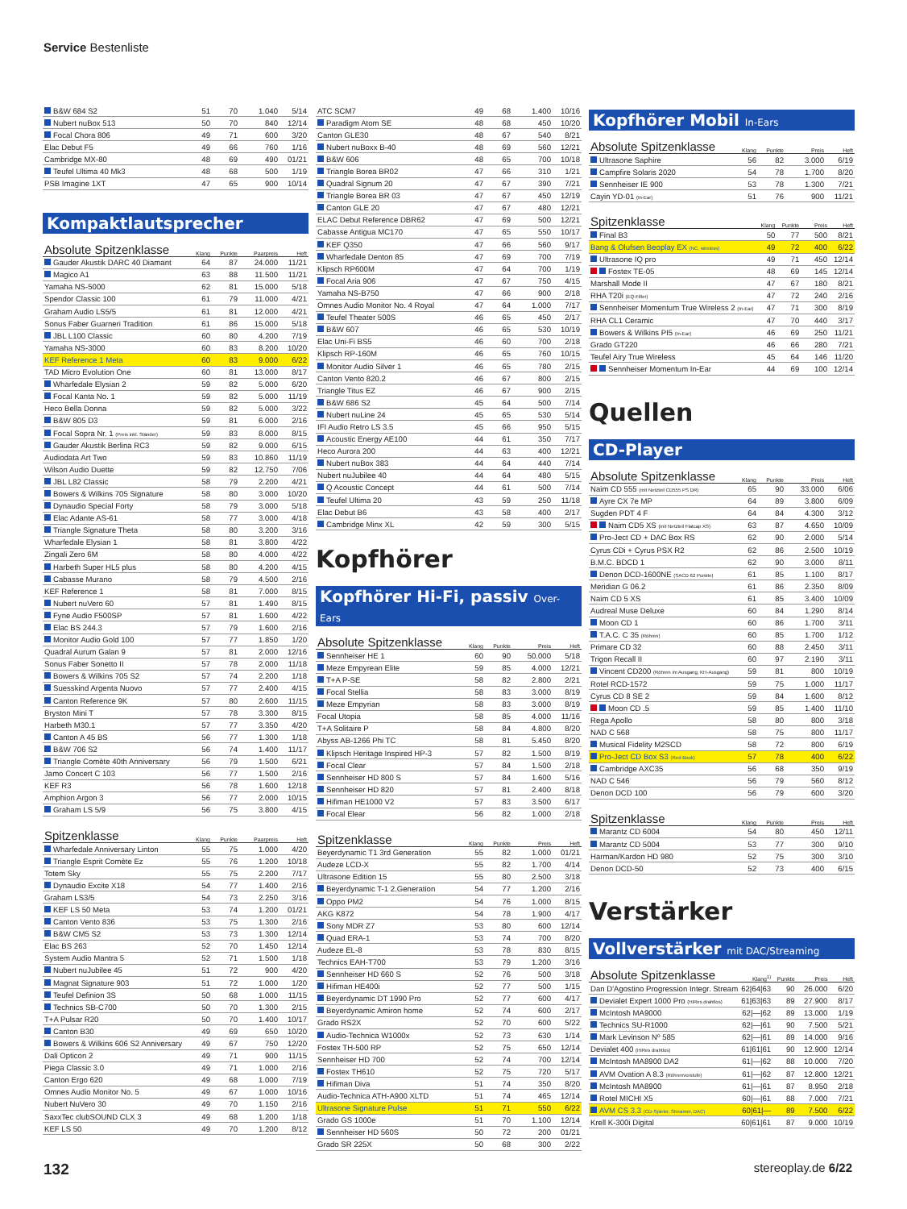Service Bestenliste
| B&W 684 S2 | 51 | 70 | 1.040 | 5/14 |
| Nubert nuBox 513 | 50 | 70 | 840 | 12/14 |
| Focal Chora 806 | 49 | 71 | 600 | 3/20 |
| Elac Debut F5 | 49 | 66 | 760 | 1/16 |
| Cambridge MX-80 | 48 | 69 | 490 | 01/21 |
| Teufel Ultima 40 Mk3 | 48 | 68 | 500 | 1/19 |
| PSB Imagine 1XT | 47 | 65 | 900 | 10/14 |
Kompaktlautsprecher
| Absolute Spitzenklasse | Klang | Punkte | Paarpreis | Heft |
| --- | --- | --- | --- | --- |
| Gauder Akustik DARC 40 Diamant | 64 | 87 | 24.000 | 11/21 |
| Magico A1 | 63 | 88 | 11.500 | 11/21 |
| Yamaha NS-5000 | 62 | 81 | 15.000 | 5/18 |
| Spendor Classic 100 | 61 | 79 | 11.000 | 4/21 |
| Graham Audio LS5/5 | 61 | 81 | 12.000 | 4/21 |
| Sonus Faber Guarneri Tradition | 61 | 86 | 15.000 | 5/18 |
| JBL L100 Classic | 60 | 80 | 4.200 | 7/19 |
| Yamaha NS-3000 | 60 | 83 | 8.200 | 10/20 |
| KEF Reference 1 Meta | 60 | 83 | 9.000 | 6/22 |
| TAD Micro Evolution One | 60 | 81 | 13.000 | 8/17 |
| Wharfedale Elysian 2 | 59 | 82 | 5.000 | 6/20 |
| Focal Kanta No. 1 | 59 | 82 | 5.000 | 11/19 |
| Heco Bella Donna | 59 | 82 | 5.000 | 3/22 |
| B&W 805 D3 | 59 | 81 | 6.000 | 2/16 |
| Focal Sopra Nr. 1 (Preis inkl. Ständer) | 59 | 83 | 8.000 | 8/15 |
| Gauder Akustik Berlina RC3 | 59 | 82 | 9.000 | 6/15 |
| Audiodata Art Two | 59 | 83 | 10.860 | 11/19 |
| Wilson Audio Duette | 59 | 82 | 12.750 | 7/06 |
| JBL L82 Classic | 58 | 79 | 2.200 | 4/21 |
| Bowers & Wilkins 705 Signature | 58 | 80 | 3.000 | 10/20 |
| Dynaudio Special Forty | 58 | 79 | 3.000 | 5/18 |
| Elac Adante AS-61 | 58 | 77 | 3.000 | 4/18 |
| Triangle Signature Theta | 58 | 80 | 3.200 | 3/16 |
| Wharfedale Elysian 1 | 58 | 81 | 3.800 | 4/22 |
| Zingali Zero 6M | 58 | 80 | 4.000 | 4/22 |
| Harbeth Super HL5 plus | 58 | 80 | 4.200 | 4/15 |
| Cabasse Murano | 58 | 79 | 4.500 | 2/16 |
| KEF Reference 1 | 58 | 81 | 7.000 | 8/15 |
| Nubert nuVero 60 | 57 | 81 | 1.490 | 8/15 |
| Fyne Audio F500SP | 57 | 81 | 1.600 | 4/22 |
| Elac BS 244.3 | 57 | 79 | 1.600 | 2/16 |
| Monitor Audio Gold 100 | 57 | 77 | 1.850 | 1/20 |
| Quadral Aurum Galan 9 | 57 | 81 | 2.000 | 12/16 |
| Sonus Faber Sonetto II | 57 | 78 | 2.000 | 11/18 |
| Bowers & Wilkins 705 S2 | 57 | 74 | 2.200 | 1/18 |
| Suesskind Argenta Nuovo | 57 | 77 | 2.400 | 4/15 |
| Canton Reference 9K | 57 | 80 | 2.600 | 11/15 |
| Bryston Mini T | 57 | 78 | 3.300 | 8/15 |
| Harbeth M30.1 | 57 | 77 | 3.350 | 4/20 |
| Canton A 45 BS | 56 | 77 | 1.300 | 1/18 |
| B&W 706 S2 | 56 | 74 | 1.400 | 11/17 |
| Triangle Comète 40th Anniversary | 56 | 79 | 1.500 | 6/21 |
| Jamo Concert C 103 | 56 | 77 | 1.500 | 2/16 |
| KEF R3 | 56 | 78 | 1.600 | 12/18 |
| Amphion Argon 3 | 56 | 77 | 2.000 | 10/15 |
| Graham LS 5/9 | 56 | 75 | 3.800 | 4/15 |
| Spitzenklasse | Klang | Punkte | Paarpreis | Heft |
| --- | --- | --- | --- | --- |
| Wharfedale Anniversary Linton | 55 | 75 | 1.000 | 4/20 |
| Triangle Esprit Comète Ez | 55 | 76 | 1.200 | 10/18 |
| Totem Sky | 55 | 75 | 2.200 | 7/17 |
| Dynaudio Excite X18 | 54 | 77 | 1.400 | 2/16 |
| Graham LS3/5 | 54 | 73 | 2.250 | 3/16 |
| KEF LS 50 Meta | 53 | 74 | 1.200 | 01/21 |
| Canton Vento 836 | 53 | 75 | 1.300 | 2/16 |
| B&W CM5 S2 | 53 | 73 | 1.300 | 12/14 |
| Elac BS 263 | 52 | 70 | 1.450 | 12/14 |
| System Audio Mantra 5 | 52 | 71 | 1.500 | 1/18 |
| Nubert nuJubilee 45 | 51 | 72 | 900 | 4/20 |
| Magnat Signature 903 | 51 | 72 | 1.000 | 1/20 |
| Teufel Definion 3S | 50 | 68 | 1.000 | 11/15 |
| Technics SB-C700 | 50 | 70 | 1.300 | 2/15 |
| T+A Pulsar R20 | 50 | 70 | 1.400 | 10/17 |
| Canton B30 | 49 | 69 | 650 | 10/20 |
| Bowers & Wilkins 606 S2 Anniversary | 49 | 67 | 750 | 12/20 |
| Dali Opticon 2 | 49 | 71 | 900 | 11/15 |
| Piega Classic 3.0 | 49 | 71 | 1.000 | 2/16 |
| Canton Ergo 620 | 49 | 68 | 1.000 | 7/19 |
| Omnes Audio Monitor No. 5 | 49 | 67 | 1.000 | 10/16 |
| Nubert NuVero 30 | 49 | 70 | 1.150 | 2/16 |
| SaxxTec clubSOUND CLX 3 | 49 | 68 | 1.200 | 1/18 |
| KEF LS 50 | 49 | 70 | 1.200 | 8/12 |
| ATC SCM7 | 49 | 68 | 1.400 | 10/16 |
| Paradigm Atom SE | 48 | 68 | 450 | 10/20 |
| Canton GLE30 | 48 | 67 | 540 | 8/21 |
| Nubert nuBoxx B-40 | 48 | 69 | 560 | 12/21 |
| B&W 606 | 48 | 65 | 700 | 10/18 |
| Triangle Borea BR02 | 47 | 66 | 310 | 1/21 |
| Quadral Signum 20 | 47 | 67 | 390 | 7/21 |
| Triangle Borea BR 03 | 47 | 67 | 450 | 12/19 |
| Canton GLE 20 | 47 | 67 | 480 | 12/21 |
| ELAC Debut Reference DBR62 | 47 | 69 | 500 | 12/21 |
| Cabasse Antigua MC170 | 47 | 65 | 550 | 10/17 |
| KEF Q350 | 47 | 66 | 560 | 9/17 |
| Wharfedale Denton 85 | 47 | 69 | 700 | 7/19 |
| Klipsch RP600M | 47 | 64 | 700 | 1/19 |
| Focal Aria 906 | 47 | 67 | 750 | 4/15 |
| Yamaha NS-B750 | 47 | 66 | 900 | 2/18 |
| Omnes Audio Monitor No. 4 Royal | 47 | 64 | 1.000 | 7/17 |
| Teufel Theater 500S | 46 | 65 | 450 | 2/17 |
| B&W 607 | 46 | 65 | 530 | 10/19 |
| Elac Uni-Fi BS5 | 46 | 60 | 700 | 2/18 |
| Klipsch RP-160M | 46 | 65 | 760 | 10/15 |
| Monitor Audio Silver 1 | 46 | 65 | 780 | 2/15 |
| Canton Vento 820.2 | 46 | 67 | 800 | 2/15 |
| Triangle Titus EZ | 46 | 67 | 900 | 2/15 |
| B&W 686 S2 | 45 | 64 | 500 | 7/14 |
| Nubert nuLine 24 | 45 | 65 | 530 | 5/14 |
| IFI Audio Retro LS 3.5 | 45 | 66 | 950 | 5/15 |
| Acoustic Energy AE100 | 44 | 61 | 350 | 7/17 |
| Heco Aurora 200 | 44 | 63 | 400 | 12/21 |
| Nubert nuBox 383 | 44 | 64 | 440 | 7/14 |
| Nubert nuJubilee 40 | 44 | 64 | 480 | 5/15 |
| Q Acoustic Concept | 44 | 61 | 500 | 7/14 |
| Teufel Ultima 20 | 43 | 59 | 250 | 11/18 |
| Elac Debut B6 | 43 | 58 | 400 | 2/17 |
| Cambridge Minx XL | 42 | 59 | 300 | 5/15 |
Kopfhörer
Kopfhörer Hi-Fi, passiv Over-Ears
| Absolute Spitzenklasse | Klang | Punkte | Preis | Heft |
| --- | --- | --- | --- | --- |
| Sennheiser HE 1 | 60 | 90 | 50.000 | 5/18 |
| Meze Empyrean Elite | 59 | 85 | 4.000 | 12/21 |
| T+A P-SE | 58 | 82 | 2.800 | 2/21 |
| Focal Stellia | 58 | 83 | 3.000 | 8/19 |
| Meze Empyrian | 58 | 83 | 3.000 | 8/19 |
| Focal Utopia | 58 | 85 | 4.000 | 11/16 |
| T+A Solitaire P | 58 | 84 | 4.800 | 8/20 |
| Abyss AB-1266 Phi TC | 58 | 81 | 5.450 | 8/20 |
| Klipsch Heritage Inspired HP-3 | 57 | 82 | 1.500 | 8/19 |
| Focal Clear | 57 | 84 | 1.500 | 2/18 |
| Sennheiser HD 800 S | 57 | 84 | 1.600 | 5/16 |
| Sennheiser HD 820 | 57 | 81 | 2.400 | 8/18 |
| Hifiman HE1000 V2 | 57 | 83 | 3.500 | 6/17 |
| Focal Elear | 56 | 82 | 1.000 | 2/18 |
| Spitzenklasse | Klang | Punkte | Preis | Heft |
| --- | --- | --- | --- | --- |
| Beyerdynamic T1 3rd Generation | 55 | 82 | 1.000 | 01/21 |
| Audeze LCD-X | 55 | 82 | 1.700 | 4/14 |
| Ultrasone Edition 15 | 55 | 80 | 2.500 | 3/18 |
| Beyerdynamic T-1 2.Generation | 54 | 77 | 1.200 | 2/16 |
| Oppo PM2 | 54 | 76 | 1.000 | 8/15 |
| AKG K872 | 54 | 78 | 1.900 | 4/17 |
| Sony MDR Z7 | 53 | 80 | 600 | 12/14 |
| Quad ERA-1 | 53 | 74 | 700 | 8/20 |
| Audeze EL-8 | 53 | 78 | 830 | 8/15 |
| Technics EAH-T700 | 53 | 79 | 1.200 | 3/16 |
| Sennheiser HD 660 S | 52 | 76 | 500 | 3/18 |
| Hifiman HE400i | 52 | 77 | 500 | 1/15 |
| Beyerdynamic DT 1990 Pro | 52 | 77 | 600 | 4/17 |
| Beyerdynamic Amiron home | 52 | 74 | 600 | 2/17 |
| Grado RS2X | 52 | 70 | 600 | 5/22 |
| Audio-Technica W1000x | 52 | 73 | 630 | 1/14 |
| Fostex TH-500 RP | 52 | 75 | 650 | 12/14 |
| Sennheiser HD 700 | 52 | 74 | 700 | 12/14 |
| Fostex TH610 | 52 | 75 | 720 | 5/17 |
| Hifiman Diva | 51 | 74 | 350 | 8/20 |
| Audio-Technica ATH-A900 XLTD | 51 | 74 | 465 | 12/14 |
| Ultrasone Signature Pulse | 51 | 71 | 550 | 6/22 |
| Grado GS 1000e | 51 | 70 | 1.100 | 12/14 |
| Sennheiser HD 560S | 50 | 72 | 200 | 01/21 |
| Grado SR 225X | 50 | 68 | 300 | 2/22 |
Kopfhörer Mobil In-Ears
| Absolute Spitzenklasse | Klang | Punkte | Preis | Heft |
| --- | --- | --- | --- | --- |
| Ultrasone Saphire | 56 | 82 | 3.000 | 6/19 |
| Campfire Solaris 2020 | 54 | 78 | 1.700 | 8/20 |
| Sennheiser IE 900 | 53 | 78 | 1.300 | 7/21 |
| Cayin YD-01 (In-Ear) | 51 | 76 | 900 | 11/21 |
| Spitzenklasse | Klang | Punkte | Preis | Heft |
| --- | --- | --- | --- | --- |
| Final B3 | 50 | 77 | 500 | 8/21 |
| Bang & Olufsen Beoplay EX (NC, wireless) | 49 | 72 | 400 | 6/22 |
| Ultrasone IQ pro | 49 | 71 | 450 | 12/14 |
| Fostex TE-05 | 48 | 69 | 145 | 12/14 |
| Marshall Mode II | 47 | 67 | 180 | 8/21 |
| RHA T20i (EQ-Filter) | 47 | 72 | 240 | 2/16 |
| Sennheiser Momentum True Wireless 2 (In-Ear) | 47 | 71 | 300 | 8/19 |
| RHA CL1 Ceramic | 47 | 70 | 440 | 3/17 |
| Bowers & Wilkins PI5 (In-Ear) | 46 | 69 | 250 | 11/21 |
| Grado GT220 | 46 | 66 | 280 | 7/21 |
| Teufel Airy True Wireless | 45 | 64 | 146 | 11/20 |
| Sennheiser Momentum In-Ear | 44 | 69 | 100 | 12/14 |
Quellen
CD-Player
| Absolute Spitzenklasse | Klang | Punkte | Preis | Heft |
| --- | --- | --- | --- | --- |
| Naim CD 555 (mit Netzteil CD555 PS DR) | 65 | 90 | 33.000 | 6/06 |
| Ayre CX 7e MP | 64 | 89 | 3.800 | 6/09 |
| Sugden PDT 4 F | 64 | 84 | 4.300 | 3/12 |
| Naim CD5 XS (mit Netzteil Flatcap XS) | 63 | 87 | 4.650 | 10/09 |
| Pro-Ject CD + DAC Box RS | 62 | 90 | 2.000 | 5/14 |
| Cyrus CDi + Cyrus PSX R2 | 62 | 86 | 2.500 | 10/19 |
| B.M.C. BDCD 1 | 62 | 90 | 3.000 | 8/11 |
| Denon DCD-1600NE (SACD 62 Punkte) | 61 | 85 | 1.100 | 8/17 |
| Meridian G 06.2 | 61 | 86 | 2.350 | 8/09 |
| Naim CD 5 XS | 61 | 85 | 3.400 | 10/09 |
| Audreal Muse Deluxe | 60 | 84 | 1.290 | 8/14 |
| Moon CD 1 | 60 | 86 | 1.700 | 3/11 |
| T.A.C. C 35 (Röhren) | 60 | 85 | 1.700 | 1/12 |
| Primare CD 32 | 60 | 88 | 2.450 | 3/11 |
| Trigon Recall II | 60 | 97 | 2.190 | 3/11 |
| Vincent CD200 (Röhren im Ausgang, KH-Ausgang) | 59 | 81 | 800 | 10/19 |
| Rotel RCD-1572 | 59 | 75 | 1.000 | 11/17 |
| Cyrus CD 8 SE 2 | 59 | 84 | 1.600 | 8/12 |
| Moon CD .5 | 59 | 85 | 1.400 | 11/10 |
| Rega Apollo | 58 | 80 | 800 | 3/18 |
| NAD C 568 | 58 | 75 | 800 | 11/17 |
| Musical Fidelity M2SCD | 58 | 72 | 800 | 6/19 |
| Pro-Ject CD Box S3 (Red Book) | 57 | 78 | 400 | 6/22 |
| Cambridge AXC35 | 56 | 68 | 350 | 9/19 |
| NAD C 546 | 56 | 79 | 560 | 8/12 |
| Denon DCD 100 | 56 | 79 | 600 | 3/20 |
| Spitzenklasse | Klang | Punkte | Preis | Heft |
| --- | --- | --- | --- | --- |
| Marantz CD 6004 | 54 | 80 | 450 | 12/11 |
| Marantz CD 5004 | 53 | 77 | 300 | 9/10 |
| Harman/Kardon HD 980 | 52 | 75 | 300 | 3/10 |
| Denon DCD-50 | 52 | 73 | 400 | 6/15 |
Verstärker
Vollverstärker mit DAC/Streaming
| Absolute Spitzenklasse | Klang<sup>1)</sup> | Punkte | Preis | Heft |
| --- | --- | --- | --- | --- |
| Dan D'Agostino Progression Integr. Stream | 62/64/63 | 90 | 26.000 | 6/20 |
| Devialet Expert 1000 Pro (HiRes drahtlos) | 61/63/63 | 89 | 27.900 | 8/17 |
| McIntosh MA9000 | 62/—/62 | 89 | 13.000 | 1/19 |
| Technics SU-R1000 | 62/—/61 | 90 | 7.500 | 5/21 |
| Mark Levinson Nº 585 | 62/—/61 | 89 | 14.000 | 9/16 |
| Devialet 400 (HiRes drahtlos) | 61/61/61 | 90 | 12.900 | 12/14 |
| McIntosh MA8900 DA2 | 61/—/62 | 88 | 10.000 | 7/20 |
| AVM Ovation A 8.3 (Röhrenvorstufe) | 61/—/62 | 87 | 12.800 | 12/21 |
| McIntosh MA8900 | 61/—/61 | 87 | 8.950 | 2/18 |
| Rotel MICHI X5 | 60/—/61 | 88 | 7.000 | 7/21 |
| AVM CS 3.3 (CD-Spieler, Streamer, DAC) | 60/61/— | 89 | 7.500 | 6/22 |
| Krell K-300i Digital | 60/61/61 | 87 | 9.000 | 10/19 |
132 stereoplay.de 6/22